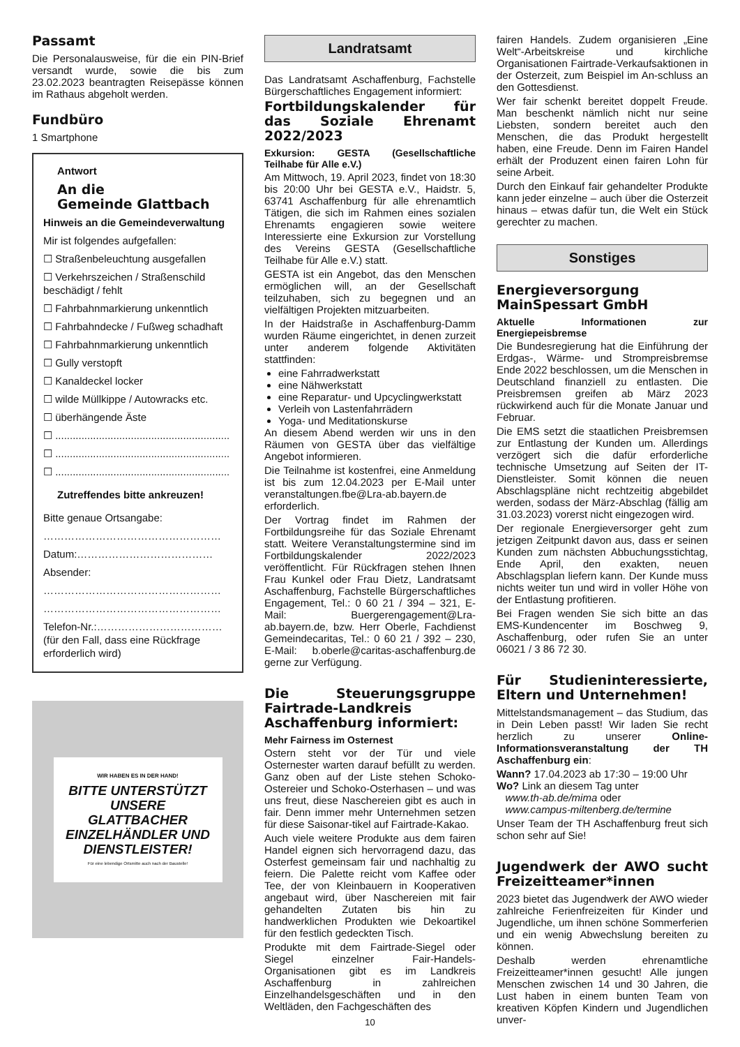Passamt
Die Personalausweise, für die ein PIN-Brief versandt wurde, sowie die bis zum 23.02.2023 beantragten Reisepässe können im Rathaus abgeholt werden.
Fundbüro
1 Smartphone
Antwort
An die
Gemeinde Glattbach
Hinweis an die Gemeindeverwaltung
Mir ist folgendes aufgefallen:
☐ Straßenbeleuchtung ausgefallen
☐ Verkehrszeichen / Straßenschild beschädigt / fehlt
☐ Fahrbahnmarkierung unkenntlich
☐ Fahrbahndecke / Fußweg schadhaft
☐ Fahrbahnmarkierung unkenntlich
☐ Gully verstopft
☐ Kanaldeckel locker
☐ wilde Müllkippe / Autowracks etc.
☐ überhängende Äste
☐ ............................................................
☐ ............................................................
☐ ............................................................
Zutreffendes bitte ankreuzen!
Bitte genaue Ortsangabe:
……………………………………………
Datum:…………………………………
Absender:
……………………………………………
……………………………………………
Telefon-Nr.:………………………………
(für den Fall, dass eine Rückfrage erforderlich wird)
WIR HABEN ES IN DER HAND!
BITTE UNTERSTÜTZT UNSERE GLATTBACHER EINZELHÄNDLER UND DIENSTLEISTER!
Für eine lebendige Ortsmitte auch nach der Baustelle!
Landratsamt
Das Landratsamt Aschaffenburg, Fachstelle Bürgerschaftliches Engagement informiert:
Fortbildungskalender für das Soziale Ehrenamt 2022/2023
Exkursion: GESTA (Gesellschaftliche Teilhabe für Alle e.V.)
Am Mittwoch, 19. April 2023, findet von 18:30 bis 20:00 Uhr bei GESTA e.V., Haidstr. 5, 63741 Aschaffenburg für alle ehrenamtlich Tätigen, die sich im Rahmen eines sozialen Ehrenamts engagieren sowie weitere Interessierte eine Exkursion zur Vorstellung des Vereins GESTA (Gesellschaftliche Teilhabe für Alle e.V.) statt.
GESTA ist ein Angebot, das den Menschen ermöglichen will, an der Gesellschaft teilzuhaben, sich zu begegnen und an vielfältigen Projekten mitzuarbeiten.
In der Haidstraße in Aschaffenburg-Damm wurden Räume eingerichtet, in denen zurzeit unter anderem folgende Aktivitäten stattfinden:
eine Fahrradwerkstatt
eine Nähwerkstatt
eine Reparatur- und Upcyclingwerkstatt
Verleih von Lastenfahrrädern
Yoga- und Meditationskurse
An diesem Abend werden wir uns in den Räumen von GESTA über das vielfältige Angebot informieren.
Die Teilnahme ist kostenfrei, eine Anmeldung ist bis zum 12.04.2023 per E-Mail unter veranstaltungen.fbe@Lra-ab.bayern.de erforderlich.
Der Vortrag findet im Rahmen der Fortbildungsreihe für das Soziale Ehrenamt statt. Weitere Veranstaltungstermine sind im Fortbildungskalender 2022/2023 veröffentlicht. Für Rückfragen stehen Ihnen Frau Kunkel oder Frau Dietz, Landratsamt Aschaffenburg, Fachstelle Bürgerschaftliches Engagement, Tel.: 0 60 21 / 394 – 321, E-Mail: Buergerengagement@Lra-ab.bayern.de, bzw. Herr Oberle, Fachdienst Gemeindecaritas, Tel.: 0 60 21 / 392 – 230, E-Mail: b.oberle@caritas-aschaffenburg.de gerne zur Verfügung.
Die Steuerungsgruppe Fairtrade-Landkreis Aschaffenburg informiert:
Mehr Fairness im Osternest
Ostern steht vor der Tür und viele Osternester warten darauf befüllt zu werden. Ganz oben auf der Liste stehen Schoko-Ostereier und Schoko-Osterhasen – und was uns freut, diese Naschereien gibt es auch in fair. Denn immer mehr Unternehmen setzen für diese Saisonar-tikel auf Fairtrade-Kakao.
Auch viele weitere Produkte aus dem fairen Handel eignen sich hervorragend dazu, das Osterfest gemeinsam fair und nachhaltig zu feiern. Die Palette reicht vom Kaffee oder Tee, der von Kleinbauern in Kooperativen angebaut wird, über Naschereien mit fair gehandelten Zutaten bis hin zu handwerklichen Produkten wie Dekoartikel für den festlich gedeckten Tisch.
Produkte mit dem Fairtrade-Siegel oder Siegel einzelner Fair-Handels-Organisationen gibt es im Landkreis Aschaffenburg in zahlreichen Einzelhandelsgeschäften und in den Weltläden, den Fachgeschäften des
10
fairen Handels. Zudem organisieren „Eine Welt“-Arbeitskreise und kirchliche Organisationen Fairtrade-Verkaufsaktionen in der Osterzeit, zum Beispiel im An-schluss an den Gottesdienst.
Wer fair schenkt bereitet doppelt Freude. Man beschenkt nämlich nicht nur seine Liebsten, sondern bereitet auch den Menschen, die das Produkt hergestellt haben, eine Freude. Denn im Fairen Handel erhält der Produzent einen fairen Lohn für seine Arbeit.
Durch den Einkauf fair gehandelter Produkte kann jeder einzelne – auch über die Osterzeit hinaus – etwas dafür tun, die Welt ein Stück gerechter zu machen.
Sonstiges
Energieversorgung MainSpessart GmbH
Aktuelle Informationen zur Energiepeisbremse
Die Bundesregierung hat die Einführung der Erdgas-, Wärme- und Strompreisbremse Ende 2022 beschlossen, um die Menschen in Deutschland finanziell zu entlasten. Die Preisbremsen greifen ab März 2023 rückwirkend auch für die Monate Januar und Februar.
Die EMS setzt die staatlichen Preisbremsen zur Entlastung der Kunden um. Allerdings verzögert sich die dafür erforderliche technische Umsetzung auf Seiten der IT-Dienstleister. Somit können die neuen Abschlagspläne nicht rechtzeitig abgebildet werden, sodass der März-Abschlag (fällig am 31.03.2023) vorerst nicht eingezogen wird.
Der regionale Energieversorger geht zum jetzigen Zeitpunkt davon aus, dass er seinen Kunden zum nächsten Abbuchungsstichtag, Ende April, den exakten, neuen Abschlagsplan liefern kann. Der Kunde muss nichts weiter tun und wird in voller Höhe von der Entlastung profitieren.
Bei Fragen wenden Sie sich bitte an das EMS-Kundencenter im Boschweg 9, Aschaffenburg, oder rufen Sie an unter 06021 / 3 86 72 30.
Für Studieninteressierte, Eltern und Unternehmen!
Mittelstandsmanagement – das Studium, das in Dein Leben passt! Wir laden Sie recht herzlich zu unserer Online-Informationsveranstaltung der TH Aschaffenburg ein:
Wann? 17.04.2023 ab 17:30 – 19:00 Uhr
Wo? Link an diesem Tag unter
www.th-ab.de/mima oder
www.campus-miltenberg.de/termine
Unser Team der TH Aschaffenburg freut sich schon sehr auf Sie!
Jugendwerk der AWO sucht Freizeitteamer*innen
2023 bietet das Jugendwerk der AWO wieder zahlreiche Ferienfreizeiten für Kinder und Jugendliche, um ihnen schöne Sommerferien und ein wenig Abwechslung bereiten zu können.
Deshalb werden ehrenamtliche Freizeitteamer*innen gesucht! Alle jungen Menschen zwischen 14 und 30 Jahren, die Lust haben in einem bunten Team von kreativen Köpfen Kindern und Jugendlichen unver-